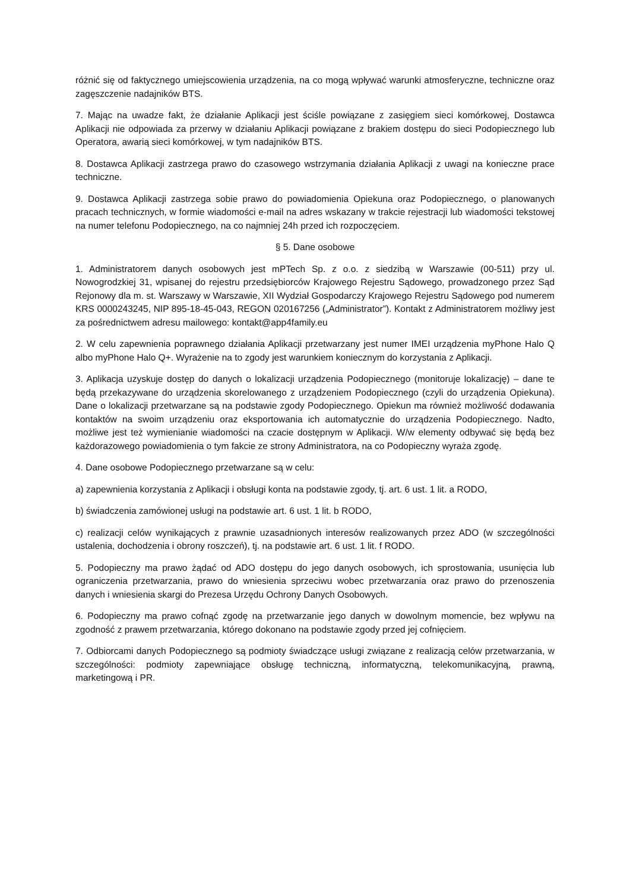różnić się od faktycznego umiejscowienia urządzenia, na co mogą wpływać warunki atmosferyczne, techniczne oraz zagęszczenie nadajników BTS.
7. Mając na uwadze fakt, że działanie Aplikacji jest ściśle powiązane z zasięgiem sieci komórkowej, Dostawca Aplikacji nie odpowiada za przerwy w działaniu Aplikacji powiązane z brakiem dostępu do sieci Podopiecznego lub Operatora, awarią sieci komórkowej, w tym nadajników BTS.
8. Dostawca Aplikacji zastrzega prawo do czasowego wstrzymania działania Aplikacji z uwagi na konieczne prace techniczne.
9. Dostawca Aplikacji zastrzega sobie prawo do powiadomienia Opiekuna oraz Podopiecznego, o planowanych pracach technicznych, w formie wiadomości e-mail na adres wskazany w trakcie rejestracji lub wiadomości tekstowej na numer telefonu Podopiecznego, na co najmniej 24h przed ich rozpoczęciem.
§ 5. Dane osobowe
1. Administratorem danych osobowych jest mPTech Sp. z o.o. z siedzibą w Warszawie (00-511) przy ul. Nowogrodzkiej 31, wpisanej do rejestru przedsiębiorców Krajowego Rejestru Sądowego, prowadzonego przez Sąd Rejonowy dla m. st. Warszawy w Warszawie, XII Wydział Gospodarczy Krajowego Rejestru Sądowego pod numerem KRS 0000243245, NIP 895-18-45-043, REGON 020167256 („Administrator”). Kontakt z Administratorem możliwy jest za pośrednictwem adresu mailowego: kontakt@app4family.eu
2. W celu zapewnienia poprawnego działania Aplikacji przetwarzany jest numer IMEI urządzenia myPhone Halo Q albo myPhone Halo Q+. Wyrażenie na to zgody jest warunkiem koniecznym do korzystania z Aplikacji.
3. Aplikacja uzyskuje dostęp do danych o lokalizacji urządzenia Podopiecznego (monitoruje lokalizację) – dane te będą przekazywane do urządzenia skorelowanego z urządzeniem Podopiecznego (czyli do urządzenia Opiekuna). Dane o lokalizacji przetwarzane są na podstawie zgody Podopiecznego. Opiekun ma również możliwość dodawania kontaktów na swoim urządzeniu oraz eksportowania ich automatycznie do urządzenia Podopiecznego. Nadto, możliwe jest też wymienianie wiadomości na czacie dostępnym w Aplikacji. W/w elementy odbywać się będą bez każdorazowego powiadomienia o tym fakcie ze strony Administratora, na co Podopieczny wyraża zgodę.
4. Dane osobowe Podopiecznego przetwarzane są w celu:
a) zapewnienia korzystania z Aplikacji i obsługi konta na podstawie zgody, tj. art. 6 ust. 1 lit. a RODO,
b) świadczenia zamówionej usługi na podstawie art. 6 ust. 1 lit. b RODO,
c) realizacji celów wynikających z prawnie uzasadnionych interesów realizowanych przez ADO (w szczególności ustalenia, dochodzenia i obrony roszczeń), tj. na podstawie art. 6 ust. 1 lit. f RODO.
5. Podopieczny ma prawo żądać od ADO dostępu do jego danych osobowych, ich sprostowania, usunięcia lub ograniczenia przetwarzania, prawo do wniesienia sprzeciwu wobec przetwarzania oraz prawo do przenoszenia danych i wniesienia skargi do Prezesa Urzędu Ochrony Danych Osobowych.
6. Podopieczny ma prawo cofnąć zgodę na przetwarzanie jego danych w dowolnym momencie, bez wpływu na zgodność z prawem przetwarzania, którego dokonano na podstawie zgody przed jej cofnięciem.
7. Odbiorcami danych Podopiecznego są podmioty świadczące usługi związane z realizacją celów przetwarzania, w szczególności: podmioty zapewniające obsługę techniczną, informatyczną, telekomunikacyjną, prawną, marketingową i PR.